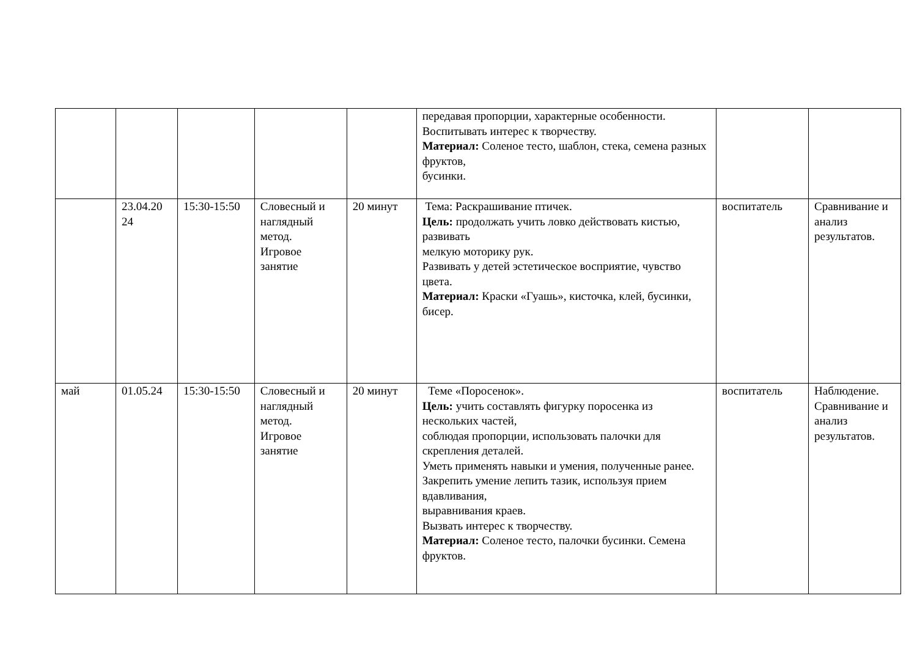| | | | | | передавая пропорции, характерные особенности. Воспитывать интерес к творчеству. Материал: Соленое тесто, шаблон, стека, семена разных фруктов, бусинки. | | |
| | 23.04.20 24 | 15:30-15:50 | Словесный и наглядный метод. Игровое занятие | 20 минут | Тема: Раскрашивание птичек. Цель: продолжать учить ловко действовать кистью, развивать мелкую моторику рук. Развивать у детей эстетическое восприятие, чувство цвета. Материал: Краски «Гуашь», кисточка, клей, бусинки, бисер. | воспитатель | Сравнивание и анализ результатов. |
| май | 01.05.24 | 15:30-15:50 | Словесный и наглядный метод. Игровое занятие | 20 минут | Теме «Поросенок». Цель: учить составлять фигурку поросенка из нескольких частей, соблюдая пропорции, использовать палочки для скрепления деталей. Уметь применять навыки и умения, полученные ранее. Закрепить умение лепить тазик, используя прием вдавливания, выравнивания краев. Вызвать интерес к творчеству. Материал: Соленое тесто, палочки бусинки. Семена фруктов. | воспитатель | Наблюдение. Сравнивание и анализ результатов. |